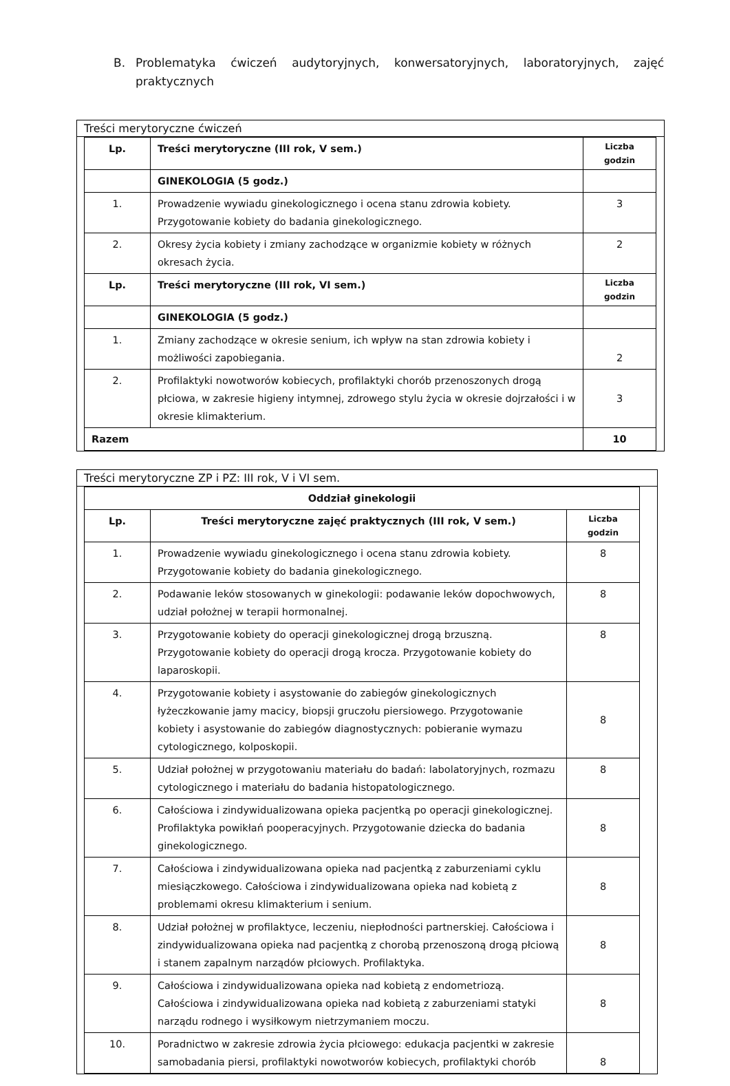B. Problematyka ćwiczeń audytoryjnych, konwersatoryjnych, laboratoryjnych, zajęć praktycznych
Treści merytoryczne ćwiczeń
| Lp. | Treści merytoryczne (III rok, V sem.) | Liczba godzin |
| | GINEKOLOGIA (5 godz.) | |
| 1. | Prowadzenie wywiadu ginekologicznego i ocena stanu zdrowia kobiety. Przygotowanie kobiety do badania ginekologicznego. | 3 |
| 2. | Okresy życia kobiety i zmiany zachodzące w organizmie kobiety w różnych okresach życia. | 2 |
| Lp. | Treści merytoryczne (III rok, VI sem.) | Liczba godzin |
| | GINEKOLOGIA (5 godz.) | |
| 1. | Zmiany zachodzące w okresie senium, ich wpływ na stan zdrowia kobiety i możliwości zapobiegania. | 2 |
| 2. | Profilaktyki nowotworów kobiecych, profilaktyki chorób przenoszonych drogą płciowa, w zakresie higieny intymnej, zdrowego stylu życia w okresie dojrzałości i w okresie klimakterium. | 3 |
| Razem | | 10 |
Treści merytoryczne ZP i PZ: III rok, V i VI sem.
| Oddział ginekologii | | |
| --- | --- | --- |
| Lp. | Treści merytoryczne zajęć praktycznych (III rok, V sem.) | Liczba godzin |
| 1. | Prowadzenie wywiadu ginekologicznego i ocena stanu zdrowia kobiety. Przygotowanie kobiety do badania ginekologicznego. | 8 |
| 2. | Podawanie leków stosowanych w ginekologii: podawanie leków dopochwowych, udział położnej w terapii hormonalnej. | 8 |
| 3. | Przygotowanie kobiety do operacji ginekologicznej drogą brzuszną. Przygotowanie kobiety do operacji drogą krocza. Przygotowanie kobiety do laparoskopii. | 8 |
| 4. | Przygotowanie kobiety i asystowanie do zabiegów ginekologicznych łyżeczkowanie jamy macicy, biopsji gruczołu piersiowego. Przygotowanie kobiety i asystowanie do zabiegów diagnostycznych: pobieranie wymazu cytologicznego, kolposkopii. | 8 |
| 5. | Udział położnej w przygotowaniu materiału do badań: labolatoryjnych, rozmazu cytologicznego i materiału do badania histopatologicznego. | 8 |
| 6. | Całościowa i zindywidualizowana opieka pacjentką po operacji ginekologicznej. Profilaktyka powikłań pooperacyjnych. Przygotowanie dziecka do badania ginekologicznego. | 8 |
| 7. | Całościowa i zindywidualizowana opieka nad pacjentką z zaburzeniami cyklu miesiączkowego. Całościowa i zindywidualizowana opieka nad kobietą z problemami okresu klimakterium i senium. | 8 |
| 8. | Udział położnej w profilaktyce, leczeniu, niepłodności partnerskiej. Całościowa i zindywidualizowana opieka nad pacjentką z chorobą przenoszoną drogą płciową i stanem zapalnym narządów płciowych. Profilaktyka. | 8 |
| 9. | Całościowa i zindywidualizowana opieka nad kobietą z endometriozą. Całościowa i zindywidualizowana opieka nad kobietą z zaburzeniami statyki narządu rodnego i wysiłkowym nietrzymaniem moczu. | 8 |
| 10. | Poradnictwo w zakresie zdrowia życia płciowego: edukacja pacjentki w zakresie samobadania piersi, profilaktyki nowotworów kobiecych, profilaktyki chorób | 8 |